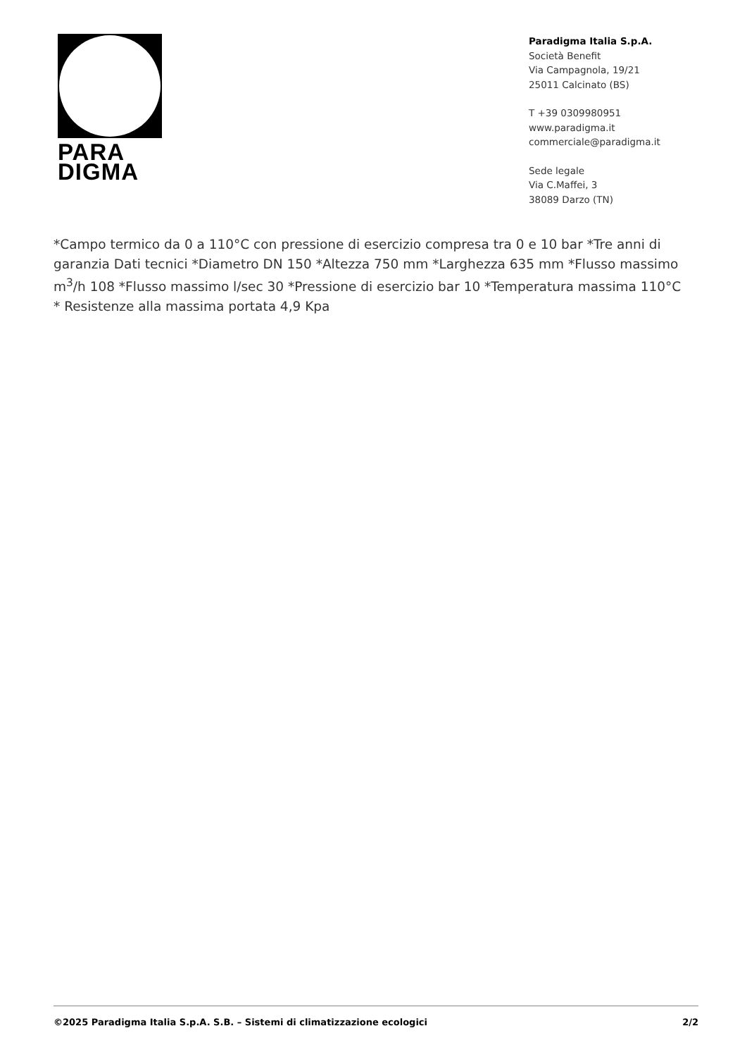PARA
DIGMA
Paradigma Italia S.p.A.
Società Benefit
Via Campagnola, 19/21
25011 Calcinato (BS)
T +39 0309980951
www.paradigma.it
commerciale@paradigma.it
Sede legale
Via C.Maffei, 3
38089 Darzo (TN)
*Campo termico da 0 a 110°C con pressione di esercizio compresa tra 0 e 10 bar *Tre anni di garanzia Dati tecnici *Diametro DN 150 *Altezza 750 mm *Larghezza 635 mm *Flusso massimo m<sup>3</sup>/h 108 *Flusso massimo l/sec 30 *Pressione di esercizio bar 10 *Temperatura massima 110°C * Resistenze alla massima portata 4,9 Kpa
©2025 Paradigma Italia S.p.A. S.B. – Sistemi di climatizzazione ecologici 2/2